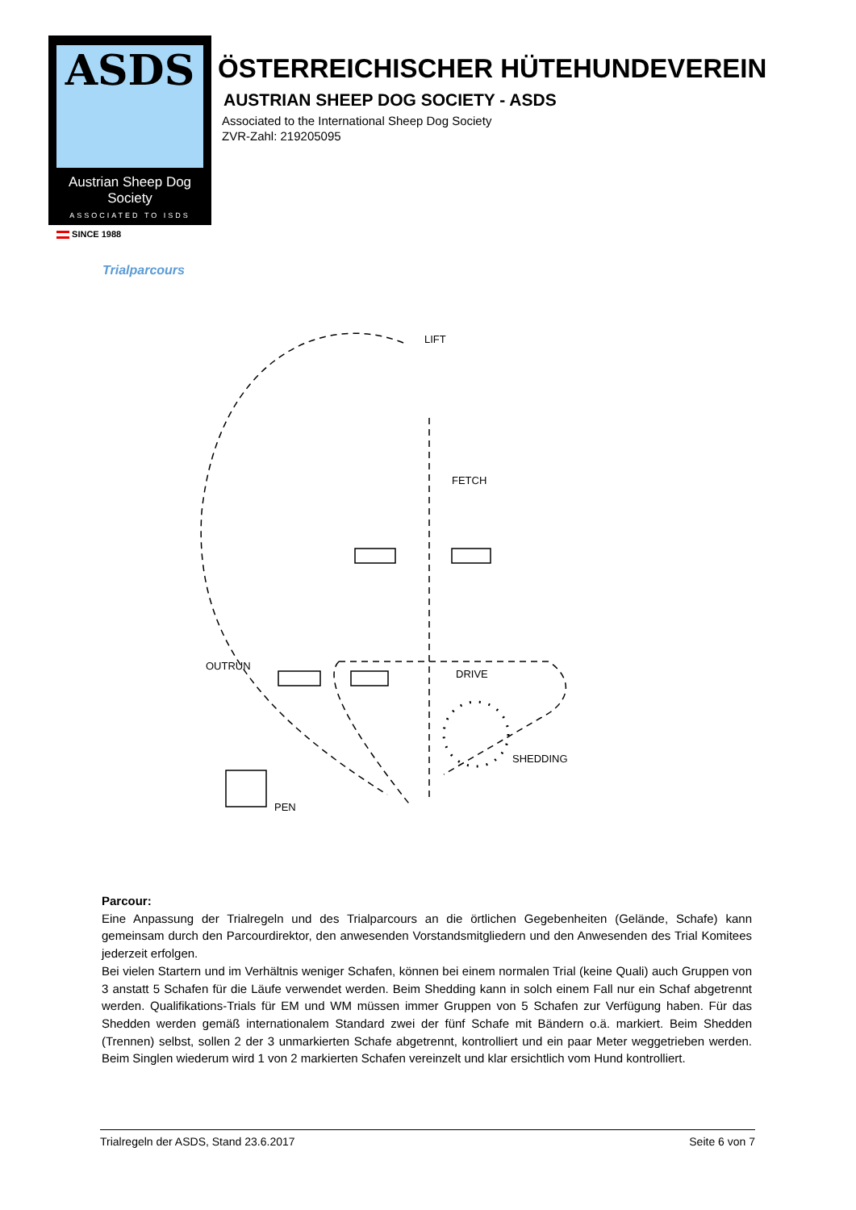ASDS
Austrian Sheep Dog Society
ASSOCIATED TO ISDS
SINCE 1988
ÖSTERREICHISCHER HÜTEHUNDEVEREIN
AUSTRIAN SHEEP DOG SOCIETY - ASDS
Associated to the International Sheep Dog Society
ZVR-Zahl: 219205095
Trialparcours
LIFT
FETCH
DRIVE
SHEDDING
PEN
OUTRUN
Parcour:
Eine Anpassung der Trialregeln und des Trialparcours an die örtlichen Gegebenheiten (Gelände, Schafe) kann gemeinsam durch den Parcourdirektor, den anwesenden Vorstandsmitgliedern und den Anwesenden des Trial Komitees jederzeit erfolgen.
Bei vielen Startern und im Verhältnis weniger Schafen, können bei einem normalen Trial (keine Quali) auch Gruppen von 3 anstatt 5 Schafen für die Läufe verwendet werden. Beim Shedding kann in solch einem Fall nur ein Schaf abgetrennt werden. Qualifikations-Trials für EM und WM müssen immer Gruppen von 5 Schafen zur Verfügung haben. Für das Shedden werden gemäß internationalem Standard zwei der fünf Schafe mit Bändern o.ä. markiert. Beim Shedden (Trennen) selbst, sollen 2 der 3 unmarkierten Schafe abgetrennt, kontrolliert und ein paar Meter weggetrieben werden. Beim Singlen wiederum wird 1 von 2 markierten Schafen vereinzelt und klar ersichtlich vom Hund kontrolliert.
Trialregeln der ASDS, Stand 23.6.2017 Seite 6 von 7